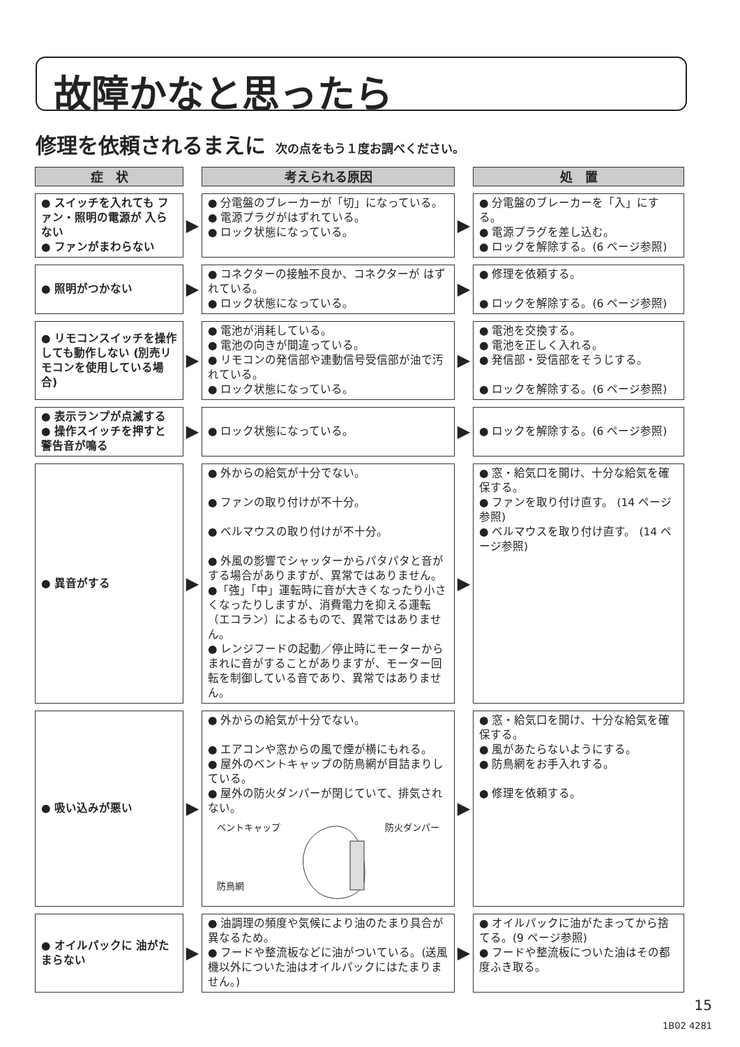故障かなと思ったら
修理を依頼されるまえに 次の点をもう１度お調べください。
| 症 状 | | 考えられる原因 | | 処 置 |
| --- | --- | --- | --- | --- |
| ● スイッチを入れても ファン・照明の電源が 入らない ● ファンがまわらない | ▶ | ● 分電盤のブレーカーが「切」になっている。 ● 電源プラグがはずれている。 ● ロック状態になっている。 | ▶ | ● 分電盤のブレーカーを「入」にする。 ● 電源プラグを差し込む。 ● ロックを解除する。(6 ページ参照) |
| ● 照明がつかない | ▶ | ● コネクターの接触不良か、コネクターが はずれている。 ● ロック状態になっている。 | ▶ | ● 修理を依頼する。 ● ロックを解除する。(6 ページ参照) |
| ● リモコンスイッチを操作しても動作しない (別売リモコンを使用している場合) | ▶ | ● 電池が消耗している。 ● 電池の向きが間違っている。 ● リモコンの発信部や連動信号受信部が油で汚れている。 ● ロック状態になっている。 | ▶ | ● 電池を交換する。 ● 電池を正しく入れる。 ● 発信部・受信部をそうじする。 ● ロックを解除する。(6 ページ参照) |
| ● 表示ランプが点滅する ● 操作スイッチを押すと 警告音が鳴る | ▶ | ● ロック状態になっている。 | ▶ | ● ロックを解除する。(6 ページ参照) |
| ● 異音がする | ▶ | ● 外からの給気が十分でない。 ● ファンの取り付けが不十分。 ● ベルマウスの取り付けが不十分。 ● 外風の影響でシャッターからパタパタと音がする場合がありますが、異常ではありません。 ●「強」「中」運転時に音が大きくなったり小さくなったりしますが、消費電力を抑える運転（エコラン）によるもので、異常ではありません。 ● レンジフードの起動／停止時にモーターからまれに音がすることがありますが、モーター回転を制御している音であり、異常ではありません。 | ▶ | ● 窓・給気口を開け、十分な給気を確保する。 ● ファンを取り付け直す。 (14 ページ参照) ● ベルマウスを取り付け直す。 (14 ページ参照) |
| ● 吸い込みが悪い | ▶ | ● 外からの給気が十分でない。 ● エアコンや窓からの風で煙が横にもれる。 ● 屋外のベントキャップの防鳥網が目詰まりしている。 ● 屋外の防火ダンパーが閉じていて、排気されない。 ベントキャップ 防鳥網 防火ダンパー | ▶ | ● 窓・給気口を開け、十分な給気を確保する。 ● 風があたらないようにする。 ● 防鳥網をお手入れする。 ● 修理を依頼する。 |
| ● オイルパックに 油がたまらない | ▶ | ● 油調理の頻度や気候により油のたまり具合が異なるため。 ● フードや整流板などに油がついている。(送風機以外についた油はオイルパックにはたまりません。) | ▶ | ● オイルパックに油がたまってから捨てる。(9 ページ参照) ● フードや整流板についた油はその都度ふき取る。 |
15
1B02 4281